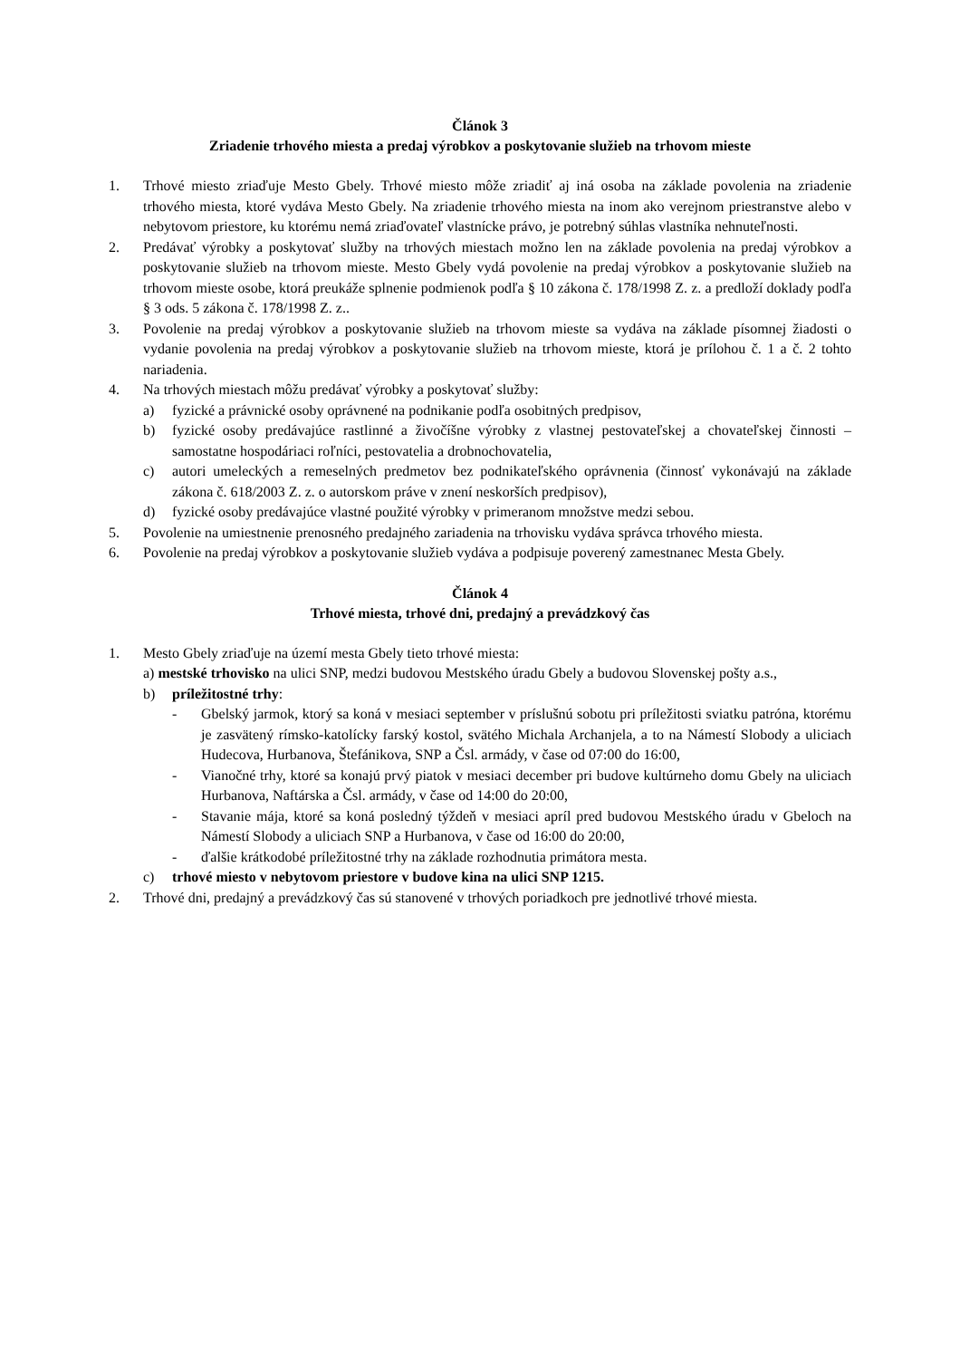Článok 3
Zriadenie trhového miesta a predaj výrobkov a poskytovanie služieb na trhovom mieste
1. Trhové miesto zriaďuje Mesto Gbely. Trhové miesto môže zriadiť aj iná osoba na základe povolenia na zriadenie trhového miesta, ktoré vydáva Mesto Gbely. Na zriadenie trhového miesta na inom ako verejnom priestranstve alebo v nebytovom priestore, ku ktorému nemá zriaďovateľ vlastnícke právo, je potrebný súhlas vlastníka nehnuteľnosti.
2. Predávať výrobky a poskytovať služby na trhových miestach možno len na základe povolenia na predaj výrobkov a poskytovanie služieb na trhovom mieste. Mesto Gbely vydá povolenie na predaj výrobkov a poskytovanie služieb na trhovom mieste osobe, ktorá preukáže splnenie podmienok podľa § 10 zákona č. 178/1998 Z. z. a predloží doklady podľa § 3 ods. 5 zákona č. 178/1998 Z. z..
3. Povolenie na predaj výrobkov a poskytovanie služieb na trhovom mieste sa vydáva na základe písomnej žiadosti o vydanie povolenia na predaj výrobkov a poskytovanie služieb na trhovom mieste, ktorá je prílohou č. 1 a č. 2 tohto nariadenia.
4. Na trhových miestach môžu predávať výrobky a poskytovať služby:
a) fyzické a právnické osoby oprávnené na podnikanie podľa osobitných predpisov,
b) fyzické osoby predávajúce rastlinné a živočíšne výrobky z vlastnej pestovateľskej a chovateľskej činnosti – samostatne hospodáriaci roľníci, pestovatelia a drobnochovatelia,
c) autori umeleckých a remeselných predmetov bez podnikateľského oprávnenia (činnosť vykonávajú na základe zákona č. 618/2003 Z. z. o autorskom práve v znení neskorších predpisov),
d) fyzické osoby predávajúce vlastné použité výrobky v primeranom množstve medzi sebou.
5. Povolenie na umiestnenie prenosného predajného zariadenia na trhovisku vydáva správca trhového miesta.
6. Povolenie na predaj výrobkov a poskytovanie služieb vydáva a podpisuje poverený zamestnanec Mesta Gbely.
Článok 4
Trhové miesta, trhové dni, predajný a prevádzkový čas
1. Mesto Gbely zriaďuje na území mesta Gbely tieto trhové miesta:
a) mestské trhovisko na ulici SNP, medzi budovou Mestského úradu Gbely a budovou Slovenskej pošty a.s.,
b) príležitostné trhy:
- Gbelský jarmok, ktorý sa koná v mesiaci september v príslušnú sobotu pri príležitosti sviatku patróna, ktorému je zasvätený rímsko-katolícky farský kostol, svätého Michala Archanjela, a to na Námestí Slobody a uliciach Hudecova, Hurbanova, Štefánikova, SNP a Čsl. armády, v čase od 07:00 do 16:00,
- Vianočné trhy, ktoré sa konajú prvý piatok v mesiaci december pri budove kultúrneho domu Gbely na uliciach Hurbanova, Naftárska a Čsl. armády, v čase od 14:00 do 20:00,
- Stavanie mája, ktoré sa koná posledný týždeň v mesiaci apríl pred budovou Mestského úradu v Gbeloch na Námestí Slobody a uliciach SNP a Hurbanova, v čase od 16:00 do 20:00,
- ďalšie krátkodobé príležitostné trhy na základe rozhodnutia primátora mesta.
c) trhové miesto v nebytovom priestore v budove kina na ulici SNP 1215.
2. Trhové dni, predajný a prevádzkový čas sú stanovené v trhových poriadkoch pre jednotlivé trhové miesta.